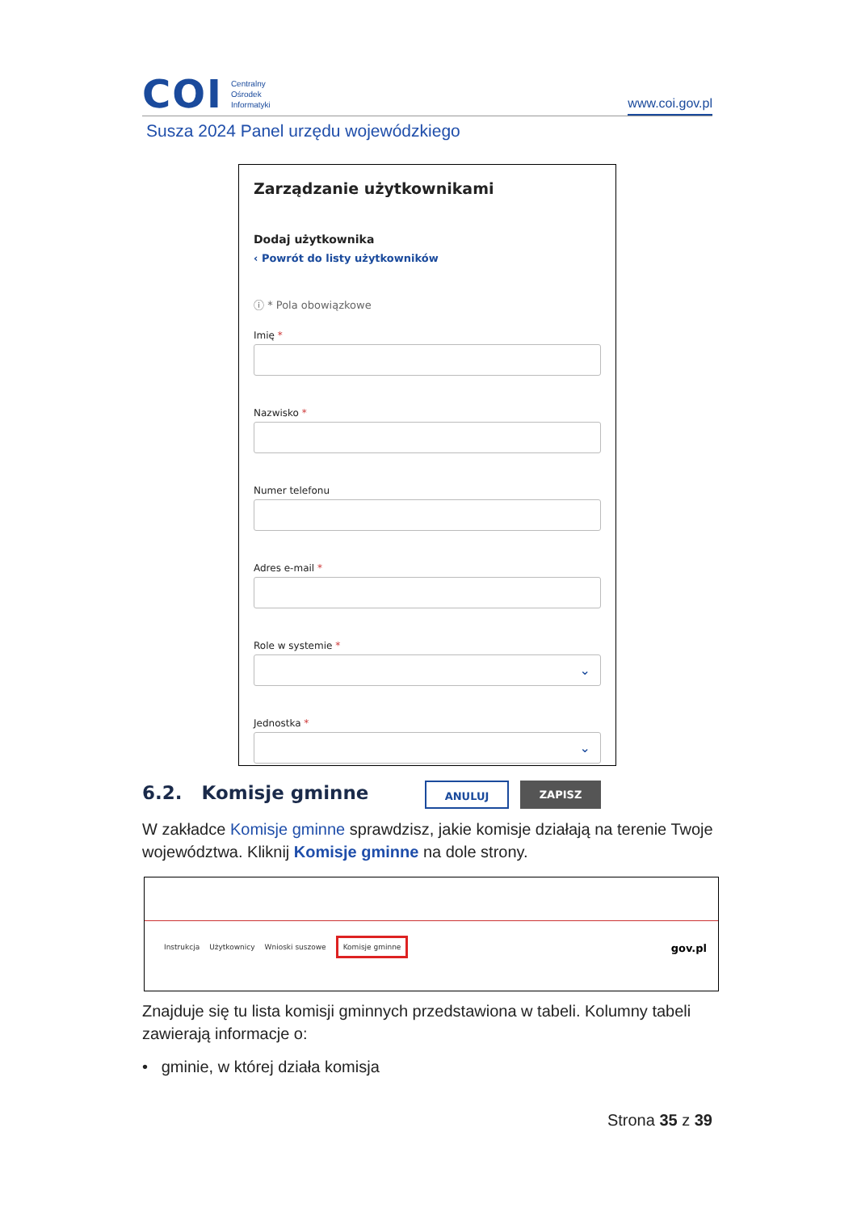COI
Centralny
Ośrodek
Informatyki
www.coi.gov.pl
Susza 2024 Panel urzędu wojewódzkiego
Zarządzanie użytkownikami
Dodaj użytkownika
‹ Powrót do listy użytkowników
ⓘ * Pola obowiązkowe
Imię *
Nazwisko *
Numer telefonu
Adres e-mail *
Role w systemie *
⌄
Jednostka *
⌄
ANULUJ ZAPISZ
6.2. Komisje gminne
W zakładce Komisje gminne sprawdzisz, jakie komisje działają na terenie Twoje województwa. Kliknij Komisje gminne na dole strony.
Instrukcja Użytkownicy Wnioski suszowe Komisje gminne
gov.pl
Znajduje się tu lista komisji gminnych przedstawiona w tabeli. Kolumny tabeli zawierają informacje o:
• gminie, w której działa komisja
Strona 35 z 39